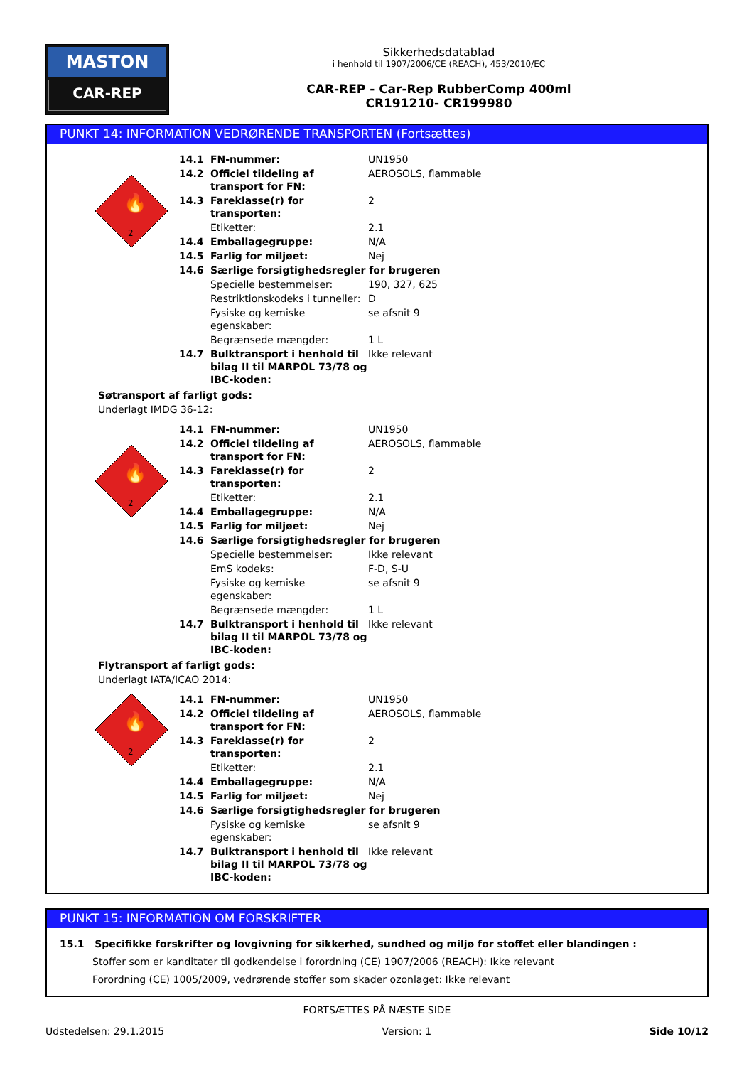MASTON
CAR-REP
Sikkerhedsdatablad
i henhold til 1907/2006/CE (REACH), 453/2010/EC
CAR-REP - Car-Rep RubberComp 400ml
CR191210- CR199980
PUNKT 14: INFORMATION VEDRØRENDE TRANSPORTEN (Fortsættes)
2
🔥
| 14.1 | FN-nummer: | UN1950 |
| 14.2 | Officiel tildeling af transport for FN: | AEROSOLS, flammable |
| 14.3 | Fareklasse(r) for transporten: | 2 |
| | Etiketter: | 2.1 |
| 14.4 | Emballagegruppe: | N/A |
| 14.5 | Farlig for miljøet: | Nej |
| 14.6 | Særlige forsigtighedsregler for brugeren | |
| | Specielle bestemmelser: | 190, 327, 625 |
| | Restriktionskodeks i tunneller: | D |
| | Fysiske og kemiske egenskaber: | se afsnit 9 |
| | Begrænsede mængder: | 1 L |
| 14.7 | Bulktransport i henhold til bilag II til MARPOL 73/78 og IBC-koden: | Ikke relevant |
Søtransport af farligt gods:
Underlagt IMDG 36-12:
2
🔥
| 14.1 | FN-nummer: | UN1950 |
| 14.2 | Officiel tildeling af transport for FN: | AEROSOLS, flammable |
| 14.3 | Fareklasse(r) for transporten: | 2 |
| | Etiketter: | 2.1 |
| 14.4 | Emballagegruppe: | N/A |
| 14.5 | Farlig for miljøet: | Nej |
| 14.6 | Særlige forsigtighedsregler for brugeren | |
| | Specielle bestemmelser: | Ikke relevant |
| | EmS kodeks: | F-D, S-U |
| | Fysiske og kemiske egenskaber: | se afsnit 9 |
| | Begrænsede mængder: | 1 L |
| 14.7 | Bulktransport i henhold til bilag II til MARPOL 73/78 og IBC-koden: | Ikke relevant |
Flytransport af farligt gods:
Underlagt IATA/ICAO 2014:
2
🔥
| 14.1 | FN-nummer: | UN1950 |
| 14.2 | Officiel tildeling af transport for FN: | AEROSOLS, flammable |
| 14.3 | Fareklasse(r) for transporten: | 2 |
| | Etiketter: | 2.1 |
| 14.4 | Emballagegruppe: | N/A |
| 14.5 | Farlig for miljøet: | Nej |
| 14.6 | Særlige forsigtighedsregler for brugeren | |
| | Fysiske og kemiske egenskaber: | se afsnit 9 |
| 14.7 | Bulktransport i henhold til bilag II til MARPOL 73/78 og IBC-koden: | Ikke relevant |
PUNKT 15: INFORMATION OM FORSKRIFTER
15.1 Specifikke forskrifter og lovgivning for sikkerhed, sundhed og miljø for stoffet eller blandingen :
Stoffer som er kanditater til godkendelse i forordning (CE) 1907/2006 (REACH): Ikke relevant
Forordning (CE) 1005/2009, vedrørende stoffer som skader ozonlaget: Ikke relevant
FORTSÆTTES PÅ NÆSTE SIDE
Udstedelsen: 29.1.2015 Version: 1 Side 10/12